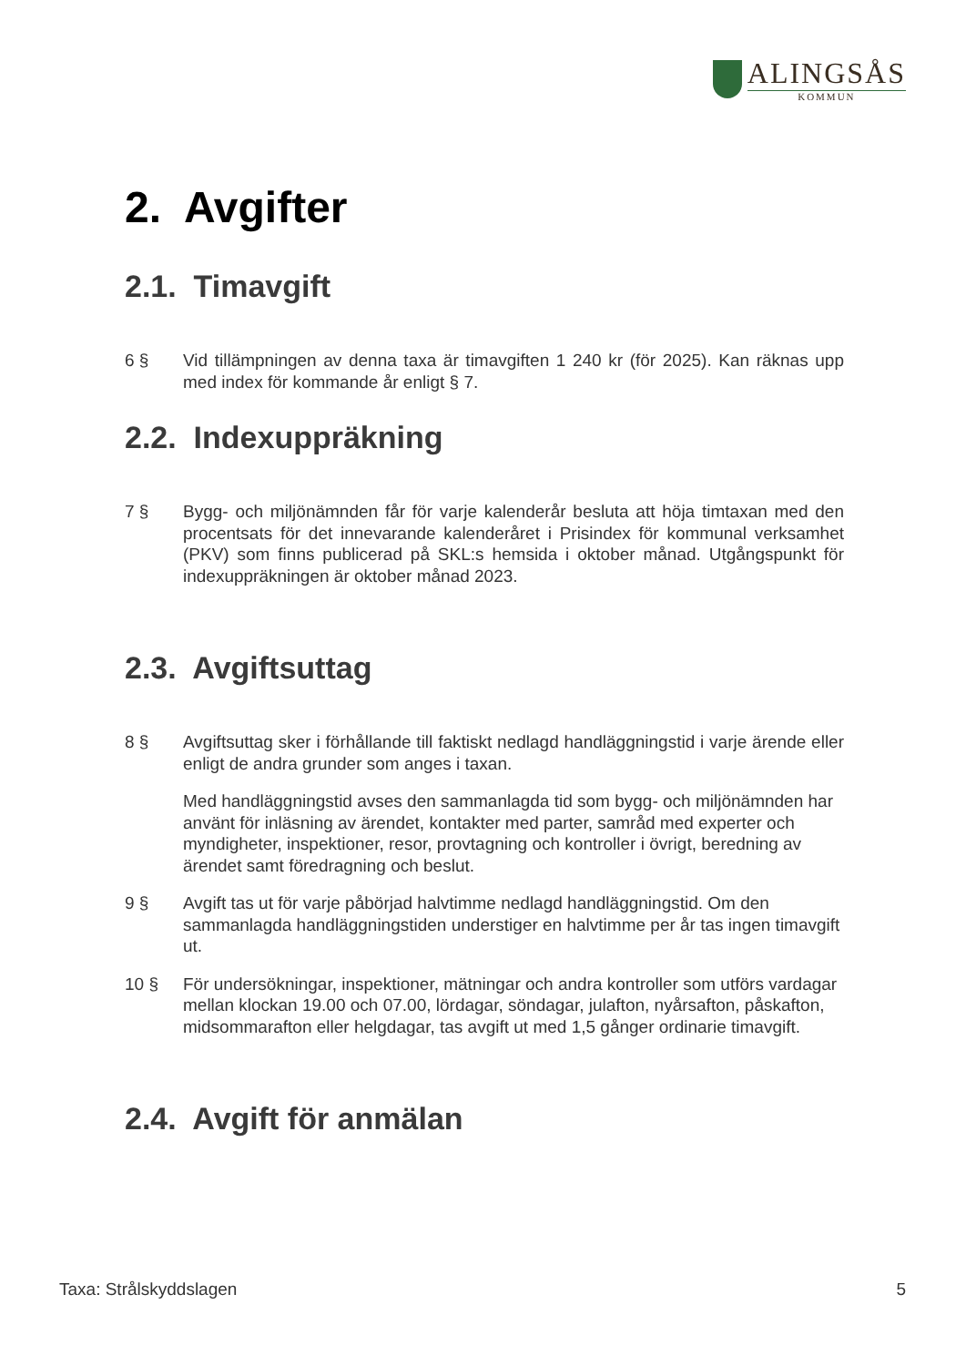ALINGSÅS
KOMMUN
2. Avgifter
2.1. Timavgift
6 § Vid tillämpningen av denna taxa är timavgiften 1 240 kr (för 2025). Kan räknas upp med index för kommande år enligt § 7.
2.2. Indexuppräkning
7 § Bygg- och miljönämnden får för varje kalenderår besluta att höja timtaxan med den procentsats för det innevarande kalenderåret i Prisindex för kommunal verksamhet (PKV) som finns publicerad på SKL:s hemsida i oktober månad. Utgångspunkt för indexuppräkningen är oktober månad 2023.
2.3. Avgiftsuttag
8 § Avgiftsuttag sker i förhållande till faktiskt nedlagd handläggningstid i varje ärende eller enligt de andra grunder som anges i taxan.
Med handläggningstid avses den sammanlagda tid som bygg- och miljönämnden har använt för inläsning av ärendet, kontakter med parter, samråd med experter och myndigheter, inspektioner, resor, provtagning och kontroller i övrigt, beredning av ärendet samt föredragning och beslut.
9 § Avgift tas ut för varje påbörjad halvtimme nedlagd handläggningstid. Om den sammanlagda handläggningstiden understiger en halvtimme per år tas ingen timavgift ut.
10 § För undersökningar, inspektioner, mätningar och andra kontroller som utförs vardagar mellan klockan 19.00 och 07.00, lördagar, söndagar, julafton, nyårsafton, påskafton, midsommarafton eller helgdagar, tas avgift ut med 1,5 gånger ordinarie timavgift.
2.4. Avgift för anmälan
Taxa: Strålskyddslagen 5